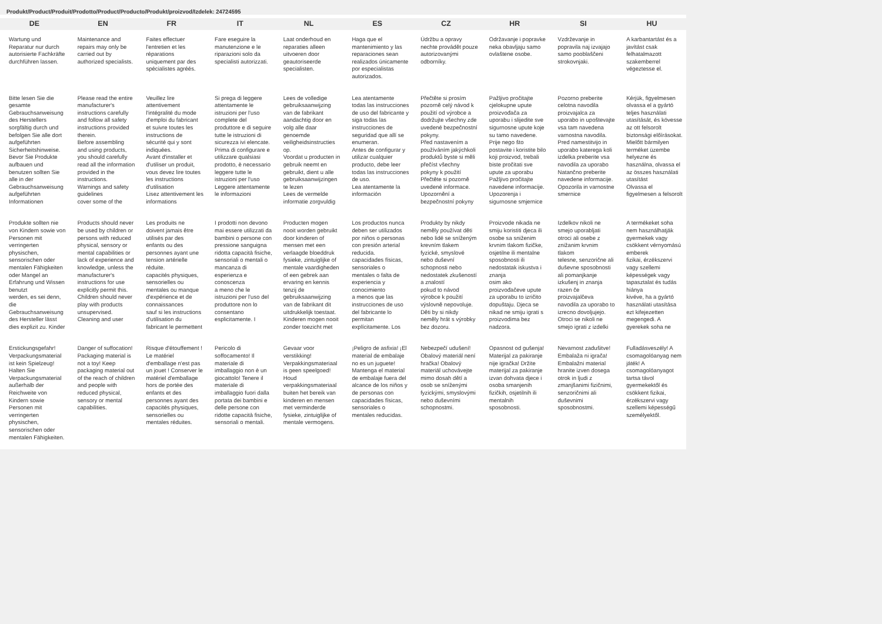Produkt/Product/Produit/Prodotto/Product/Producto/Produkt/proizvod/Izdelek: 24724595
| DE | EN | FR | IT | NL | ES | CZ | HR | SI | HU |
| --- | --- | --- | --- | --- | --- | --- | --- | --- | --- |
| Wartung und Reparatur nur durch autorisierte Fachkräfte durchführen lassen. | Maintenance and repairs may only be carried out by authorized specialists. | Faites effectuer l'entretien et les réparations uniquement par des spécialistes agréés. | Fare eseguire la manutenzione e le riparazioni solo da specialisti autorizzati. | Laat onderhoud en reparaties alleen uitvoeren door geautoriseerde specialisten. | Haga que el mantenimiento y las reparaciones sean realizados únicamente por especialistas autorizados. | Údržbu a opravy nechte provádět pouze autorizovanými odborníky. | Održavanje i popravke neka obavljaju samo ovlaštene osobe. | Vzdrževanje in popravila naj izvajajo samo pooblaščeni strokovnjaki. | A karbantartást és a javítást csak felhatalmazott szakemberrel végeztesse el. |
| Bitte lesen Sie die gesamte Gebrauchsanweisung des Herstellers sorgfältig durch und befolgen Sie alle dort aufgeführten Sicherheitshinweise. Bevor Sie Produkte aufbauen und benutzen sollten Sie alle in der Gebrauchsanweisung aufgeführten Informationen | Please read the entire manufacturer's instructions carefully and follow all safety instructions provided therein. Before assembling and using products, you should carefully read all the information provided in the instructions. Warnings and safety guidelines cover some of the | Veuillez lire attentivement l'intégralité du mode d'emploi du fabricant et suivre toutes les instructions de sécurité qui y sont indiquées. Avant d'installer et d'utiliser un produit, vous devez lire toutes les instructions d'utilisation Lisez attentivement les informations | Si prega di leggere attentamente le istruzioni per l'uso complete del produttore e di seguire tutte le istruzioni di sicurezza ivi elencate. Prima di configurare e utilizzare qualsiasi prodotto, è necessario leggere tutte le istruzioni per l'uso Leggere attentamente le informazioni | Lees de volledige gebruiksaanwijzing van de fabrikant aandachtig door en volg alle daar genoemde veiligheidsinstructies op. Voordat u producten in gebruik neemt en gebruikt, dient u alle gebruiksaanwijzingen te lezen Lees de vermelde informatie zorgvuldig | Lea atentamente todas las instrucciones de uso del fabricante y siga todas las instrucciones de seguridad que allí se enumeran. Antes de configurar y utilizar cualquier producto, debe leer todas las instrucciones de uso. Lea atentamente la información | Přečtěte si prosím pozorně celý návod k použití od výrobce a dodržujte všechny zde uvedené bezpečnostní pokyny. Před nastavením a používáním jakýchkoli produktů byste si měli přečíst všechny pokyny k použití Přečtěte si pozorně uvedené informace. Upozornění a bezpečnostní pokyny | Pažljivo pročitajte cjelokupne upute proizvođača za uporabu i slijedite sve sigurnosne upute koje su tamo navedene. Prije nego što postavite i koristite bilo koji proizvod, trebali biste pročitati sve upute za uporabu Pažljivo pročitajte navedene informacije. Upozorenja i sigurnosne smjernice | Pozorno preberite celotna navodila proizvajalca za uporabo in upoštevajte vsa tam navedena varnostna navodila. Pred namestitvijo in uporabo katerega koli izdelka preberite vsa navodila za uporabo Natančno preberite navedene informacije. Opozorila in varnostne smernice | Kérjük, figyelmesen olvassa el a gyártó teljes használati utasítását, és kövesse az ott felsorolt biztonsági előírásokat. Mielőtt bármilyen terméket üzembe helyezne és használna, olvassa el az összes használati utasítást Olvassa el figyelmesen a felsorolt |
| Produkte sollten nie von Kindern sowie von Personen mit verringerten physischen, sensorischen oder mentalen Fähigkeiten oder Mangel an Erfahrung und Wissen benutzt werden, es sei denn, die Gebrauchsanweisung des Hersteller lässt dies explizit zu. Kinder | Products should never be used by children or persons with reduced physical, sensory or mental capabilities or lack of experience and knowledge, unless the manufacturer's instructions for use explicitly permit this. Children should never play with products unsupervised. Cleaning and user | Les produits ne doivent jamais être utilisés par des enfants ou des personnes ayant une tension artérielle réduite. capacités physiques, sensorielles ou mentales ou manque d'expérience et de connaissances sauf si les instructions d'utilisation du fabricant le permettent | I prodotti non devono mai essere utilizzati da bambini o persone con pressione sanguigna ridotta capacità fisiche, sensoriali o mentali o mancanza di esperienza e conoscenza a meno che le istruzioni per l'uso del produttore non lo consentano esplicitamente. I | Producten mogen nooit worden gebruikt door kinderen of mensen met een verlaagde bloeddruk fysieke, zintuiglijke of mentale vaardigheden of een gebrek aan ervaring en kennis tenzij de gebruiksaanwijzing van de fabrikant dit uitdrukkelijk toestaat. Kinderen mogen nooit zonder toezicht met | Los productos nunca deben ser utilizados por niños o personas con presión arterial reducida. capacidades físicas, sensoriales o mentales o falta de experiencia y conocimiento a menos que las instrucciones de uso del fabricante lo permitan explícitamente. Los | Produkty by nikdy neměly používat děti nebo lidé se sníženým krevním tlakem fyzické, smyslové nebo duševní schopnosti nebo nedostatek zkušeností a znalostí pokud to návod výrobce k použití výslovně nepovoluje. Děti by si nikdy neměly hrát s výrobky bez dozoru. | Proizvode nikada ne smiju koristiti djeca ili osobe sa sniženim krvnim tlakom fizičke, osjetilne ili mentalne sposobnosti ili nedostatak iskustva i znanja osim ako proizvođačeve upute za uporabu to izričito dopuštaju. Djeca se nikad ne smiju igrati s proizvodima bez nadzora. | Izdelkov nikoli ne smejo uporabljati otroci ali osebe z znižanim krvnim tlakom telesne, senzorične ali duševne sposobnosti ali pomanjkanje izkušenj in znanja razen če proizvajalčeva navodila za uporabo to izrecno dovoljujejo. Otroci se nikoli ne smejo igrati z izdelki | A termékeket soha nem használhatják gyermekek vagy csökkent vérnyomású emberek fizikai, érzékszervi vagy szellemi képességek vagy tapasztalat és tudás hiánya kivéve, ha a gyártó használati utasítása ezt kifejezetten megengedi. A gyerekek soha ne |
| Erstickungsgefahr! Verpackungsmaterial ist kein Spielzeug! Halten Sie Verpackungsmaterial außerhalb der Reichweite von Kindern sowie Personen mit verringerten physischen, sensorischen oder mentalen Fähigkeiten. | Danger of suffocation! Packaging material is not a toy! Keep packaging material out of the reach of children and people with reduced physical, sensory or mental capabilities. | Risque d'étouffement ! Le matériel d'emballage n'est pas un jouet ! Conserver le matériel d'emballage hors de portée des enfants et des personnes ayant des capacités physiques, sensorielles ou mentales réduites. | Pericolo di soffocamento! Il materiale di imballaggio non è un giocattolo! Tenere il materiale di imballaggio fuori dalla portata dei bambini e delle persone con ridotte capacità fisiche, sensoriali o mentali. | Gevaar voor verstikking! Verpakkingsmateriaal is geen speelgoed! Houd verpakkingsmateriaal buiten het bereik van kinderen en mensen met verminderde fysieke, zintuiglijke of mentale vermogens. | ¡Peligro de asfixia! ¡El material de embalaje no es un juguete! Mantenga el material de embalaje fuera del alcance de los niños y de personas con capacidades físicas, sensoriales o mentales reducidas. | Nebezpečí udušení! Obalový materiál není hračka! Obalový materiál uchovávejte mimo dosah dětí a osob se sníženými fyzickými, smyslovými nebo duševními schopnostmi. | Opasnost od gušenja! Materijal za pakiranje nije igračka! Držite materijal za pakiranje izvan dohvata djece i osoba smanjenih fizičkih, osjetilnih ili mentalnih sposobnosti. | Nevarnost zadušitve! Embalaža ni igrača! Embalažni material hranite izven dosega otrok in ljudi z zmanjšanimi fizičnimi, senzoričnimi ali duševnimi sposobnostmi. | Fulladásveszély! A csomagolóanyag nem játék! A csomagolóanyagot tartsa távol gyermekektől és csökkent fizikai, érzékszervi vagy szellemi képességű személyektől. |